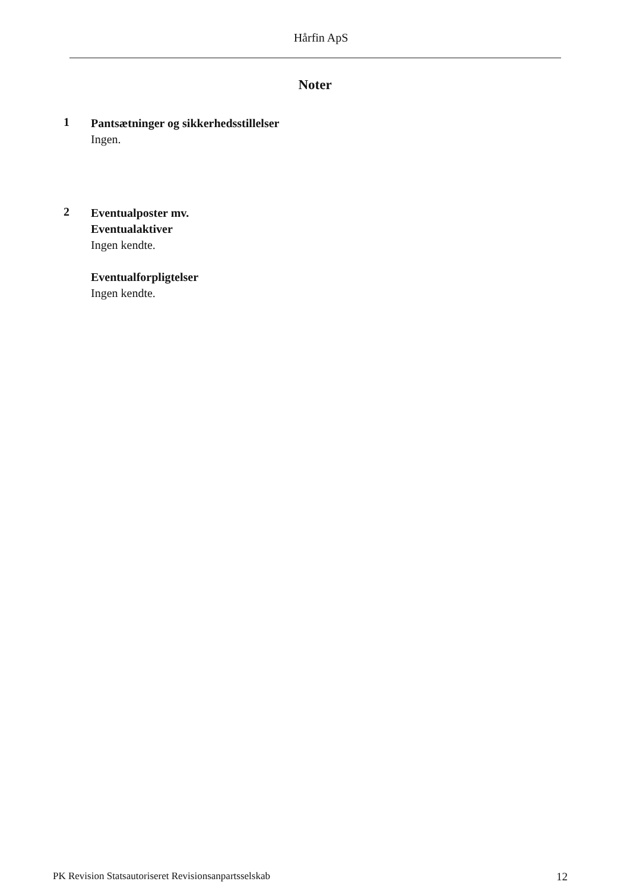Hårfin ApS
Noter
1
Pantsætninger og sikkerhedsstillelser
Ingen.
2
Eventualposter mv.
Eventualaktiver
Ingen kendte.
Eventualforpligtelser
Ingen kendte.
PK Revision Statsautoriseret Revisionsanpartsselskab 12